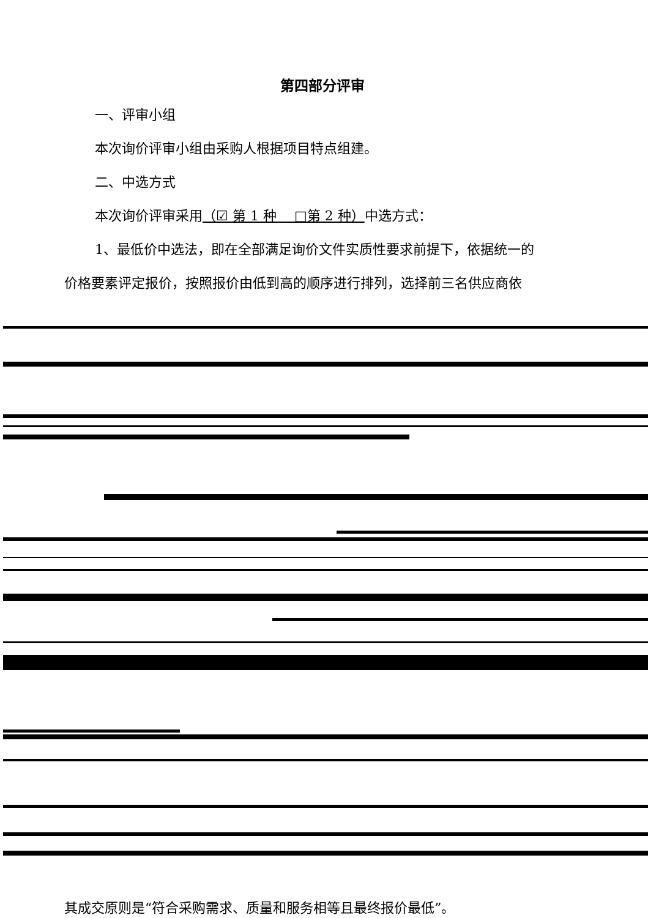第四部分评审
一、评审小组
本次询价评审小组由采购人根据项目特点组建。
二、中选方式
本次询价评审采用（☑ 第 1 种　 □第 2 种）中选方式：
1、最低价中选法，即在全部满足询价文件实质性要求前提下，依据统一的
价格要素评定报价，按照报价由低到高的顺序进行排列，选择前三名供应商依
其成交原则是“符合采购需求、质量和服务相等且最终报价最低”。